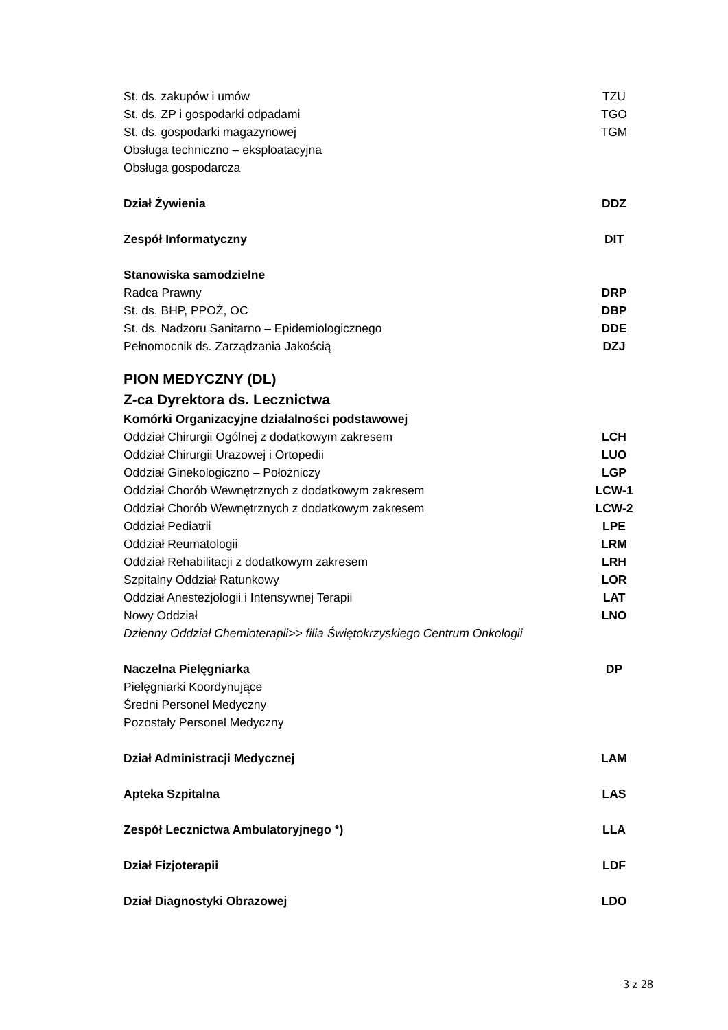St. ds. zakupów i umów TZU
St. ds. ZP i gospodarki odpadami TGO
St. ds. gospodarki magazynowej TGM
Obsługa techniczno – eksploatacyjna
Obsługa gospodarcza
Dział Żywienia DDZ
Zespół Informatyczny DIT
Stanowiska samodzielne
Radca Prawny DRP
St. ds. BHP, PPOŻ, OC DBP
St. ds. Nadzoru Sanitarno – Epidemiologicznego DDE
Pełnomocnik ds. Zarządzania Jakością DZJ
PION MEDYCZNY (DL)
Z-ca Dyrektora ds. Lecznictwa
Komórki Organizacyjne działalności podstawowej
Oddział Chirurgii Ogólnej z dodatkowym zakresem LCH
Oddział Chirurgii Urazowej i Ortopedii LUO
Oddział Ginekologiczno – Położniczy LGP
Oddział Chorób Wewnętrznych z dodatkowym zakresem LCW-1
Oddział Chorób Wewnętrznych z dodatkowym zakresem LCW-2
Oddział Pediatrii LPE
Oddział Reumatologii LRM
Oddział Rehabilitacji z dodatkowym zakresem LRH
Szpitalny Oddział Ratunkowy LOR
Oddział Anestezjologii i Intensywnej Terapii LAT
Nowy Oddział LNO
Dzienny Oddział Chemioterapii>> filia Świętokrzyskiego Centrum Onkologii
Naczelna Pielęgniarka DP
Pielęgniarki Koordynujące
Średni Personel Medyczny
Pozostały Personel Medyczny
Dział Administracji Medycznej LAM
Apteka Szpitalna LAS
Zespół Lecznictwa Ambulatoryjnego *) LLA
Dział Fizjoterapii LDF
Dział Diagnostyki Obrazowej LDO
3 z 28